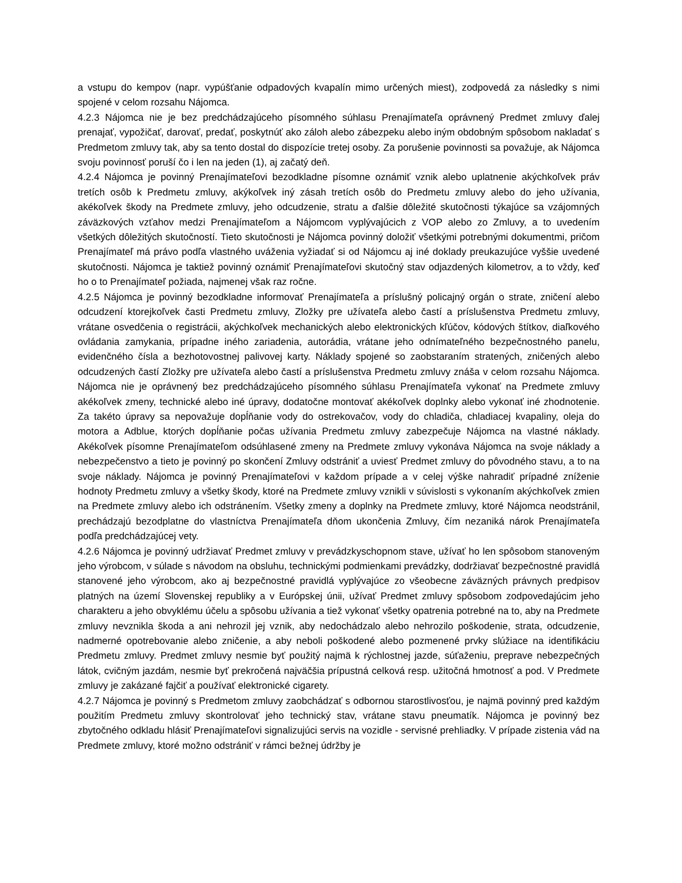a vstupu do kempov (napr. vypúšťanie odpadových kvapalín mimo určených miest), zodpovedá za následky s nimi spojené v celom rozsahu Nájomca.
4.2.3 Nájomca nie je bez predchádzajúceho písomného súhlasu Prenajímateľa oprávnený Predmet zmluvy ďalej prenajať, vypožičať, darovať, predať, poskytnúť ako záloh alebo zábezpeku alebo iným obdobným spôsobom nakladať s Predmetom zmluvy tak, aby sa tento dostal do dispozície tretej osoby. Za porušenie povinnosti sa považuje, ak Nájomca svoju povinnosť poruší čo i len na jeden (1), aj začatý deň.
4.2.4 Nájomca je povinný Prenajímateľovi bezodkladne písomne oznámiť vznik alebo uplatnenie akýchkoľvek práv tretích osôb k Predmetu zmluvy, akýkoľvek iný zásah tretích osôb do Predmetu zmluvy alebo do jeho užívania, akékoľvek škody na Predmete zmluvy, jeho odcudzenie, stratu a ďalšie dôležité skutočnosti týkajúce sa vzájomných záväzkových vzťahov medzi Prenajímateľom a Nájomcom vyplývajúcich z VOP alebo zo Zmluvy, a to uvedením všetkých dôležitých skutočností. Tieto skutočnosti je Nájomca povinný doložiť všetkými potrebnými dokumentmi, pričom Prenajímateľ má právo podľa vlastného uváženia vyžiadať si od Nájomcu aj iné doklady preukazujúce vyššie uvedené skutočnosti. Nájomca je taktiež povinný oznámiť Prenajímateľovi skutočný stav odjazdených kilometrov, a to vždy, keď ho o to Prenajímateľ požiada, najmenej však raz ročne.
4.2.5 Nájomca je povinný bezodkladne informovať Prenajímateľa a príslušný policajný orgán o strate, zničení alebo odcudzení ktorejkoľvek časti Predmetu zmluvy, Zložky pre užívateľa alebo častí a príslušenstva Predmetu zmluvy, vrátane osvedčenia o registrácii, akýchkoľvek mechanických alebo elektronických kľúčov, kódových štítkov, diaľkového ovládania zamykania, prípadne iného zariadenia, autorádia, vrátane jeho odnímateľného bezpečnostného panelu, evidenčného čísla a bezhotovostnej palivovej karty. Náklady spojené so zaobstaraním stratených, zničených alebo odcudzených častí Zložky pre užívateľa alebo častí a príslušenstva Predmetu zmluvy znáša v celom rozsahu Nájomca. Nájomca nie je oprávnený bez predchádzajúceho písomného súhlasu Prenajímateľa vykonať na Predmete zmluvy akékoľvek zmeny, technické alebo iné úpravy, dodatočne montovať akékoľvek doplnky alebo vykonať iné zhodnotenie. Za takéto úpravy sa nepovažuje dopĺňanie vody do ostrekovačov, vody do chladiča, chladiacej kvapaliny, oleja do motora a Adblue, ktorých dopĺňanie počas užívania Predmetu zmluvy zabezpečuje Nájomca na vlastné náklady. Akékoľvek písomne Prenajímateľom odsúhlasené zmeny na Predmete zmluvy vykonáva Nájomca na svoje náklady a nebezpečenstvo a tieto je povinný po skončení Zmluvy odstrániť a uviesť Predmet zmluvy do pôvodného stavu, a to na svoje náklady. Nájomca je povinný Prenajímateľovi v každom prípade a v celej výške nahradiť prípadné zníženie hodnoty Predmetu zmluvy a všetky škody, ktoré na Predmete zmluvy vznikli v súvislosti s vykonaním akýchkoľvek zmien na Predmete zmluvy alebo ich odstránením. Všetky zmeny a doplnky na Predmete zmluvy, ktoré Nájomca neodstránil, prechádzajú bezodplatne do vlastníctva Prenajímateľa dňom ukončenia Zmluvy, čím nezaniká nárok Prenajímateľa podľa predchádzajúcej vety.
4.2.6 Nájomca je povinný udržiavať Predmet zmluvy v prevádzkyschopnom stave, užívať ho len spôsobom stanoveným jeho výrobcom, v súlade s návodom na obsluhu, technickými podmienkami prevádzky, dodržiavať bezpečnostné pravidlá stanovené jeho výrobcom, ako aj bezpečnostné pravidlá vyplývajúce zo všeobecne záväzných právnych predpisov platných na území Slovenskej republiky a v Európskej únii, užívať Predmet zmluvy spôsobom zodpovedajúcim jeho charakteru a jeho obvyklému účelu a spôsobu užívania a tiež vykonať všetky opatrenia potrebné na to, aby na Predmete zmluvy nevznikla škoda a ani nehrozil jej vznik, aby nedochádzalo alebo nehrozilo poškodenie, strata, odcudzenie, nadmerné opotrebovanie alebo zničenie, a aby neboli poškodené alebo pozmenené prvky slúžiace na identifikáciu Predmetu zmluvy. Predmet zmluvy nesmie byť použitý najmä k rýchlostnej jazde, súťaženiu, preprave nebezpečných látok, cvičným jazdám, nesmie byť prekročená najväčšia prípustná celková resp. užitočná hmotnosť a pod. V Predmete zmluvy je zakázané fajčiť a používať elektronické cigarety.
4.2.7 Nájomca je povinný s Predmetom zmluvy zaobchádzať s odbornou starostlivosťou, je najmä povinný pred každým použitím Predmetu zmluvy skontrolovať jeho technický stav, vrátane stavu pneumatík. Nájomca je povinný bez zbytočného odkladu hlásiť Prenajímateľovi signalizujúci servis na vozidle - servisné prehliadky. V prípade zistenia vád na Predmete zmluvy, ktoré možno odstrániť v rámci bežnej údržby je